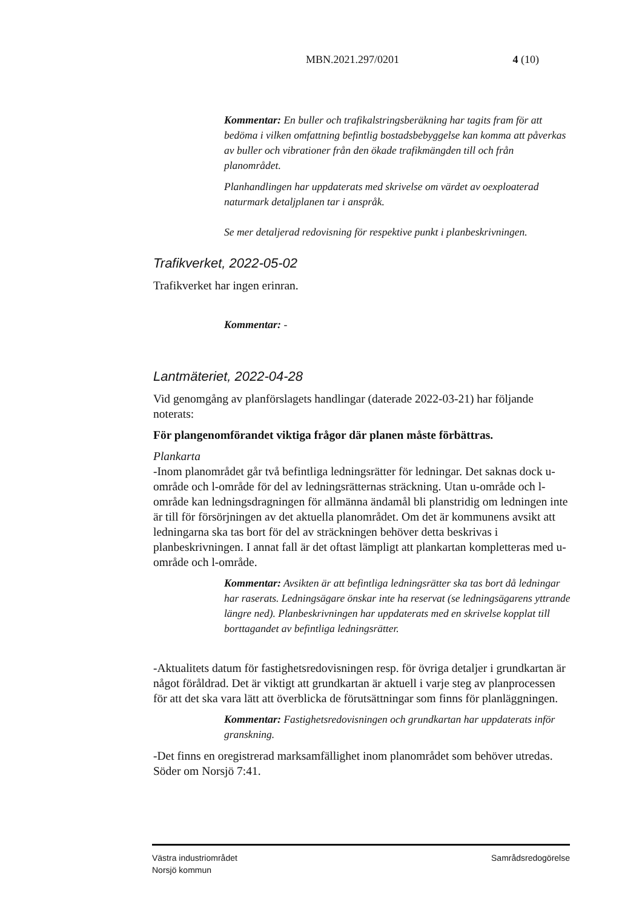MBN.2021.297/0201 4 (10)
Kommentar: En buller och trafikalstringsberäkning har tagits fram för att bedöma i vilken omfattning befintlig bostadsbebyggelse kan komma att påverkas av buller och vibrationer från den ökade trafikmängden till och från planområdet.
Planhandlingen har uppdaterats med skrivelse om värdet av oexploaterad naturmark detaljplanen tar i anspråk.
Se mer detaljerad redovisning för respektive punkt i planbeskrivningen.
Trafikverket, 2022-05-02
Trafikverket har ingen erinran.
Kommentar: -
Lantmäteriet, 2022-04-28
Vid genomgång av planförslagets handlingar (daterade 2022-03-21) har följande noterats:
För plangenomförandet viktiga frågor där planen måste förbättras.
Plankarta
-Inom planområdet går två befintliga ledningsrätter för ledningar. Det saknas dock u-område och l-område för del av ledningsrätternas sträckning. Utan u-område och l-område kan ledningsdragningen för allmänna ändamål bli planstridig om ledningen inte är till för försörjningen av det aktuella planområdet. Om det är kommunens avsikt att ledningarna ska tas bort för del av sträckningen behöver detta beskrivas i planbeskrivningen. I annat fall är det oftast lämpligt att plankartan kompletteras med u-område och l-område.
Kommentar: Avsikten är att befintliga ledningsrätter ska tas bort då ledningar har raserats. Ledningsägare önskar inte ha reservat (se ledningsägarens yttrande längre ned). Planbeskrivningen har uppdaterats med en skrivelse kopplat till borttagandet av befintliga ledningsrätter.
-Aktualitets datum för fastighetsredovisningen resp. för övriga detaljer i grundkartan är något föråldrad. Det är viktigt att grundkartan är aktuell i varje steg av planprocessen för att det ska vara lätt att överblicka de förutsättningar som finns för planläggningen.
Kommentar: Fastighetsredovisningen och grundkartan har uppdaterats inför granskning.
-Det finns en oregistrerad marksamfällighet inom planområdet som behöver utredas. Söder om Norsjö 7:41.
Västra industriområdet
Norsjö kommun Samrådsredogörelse